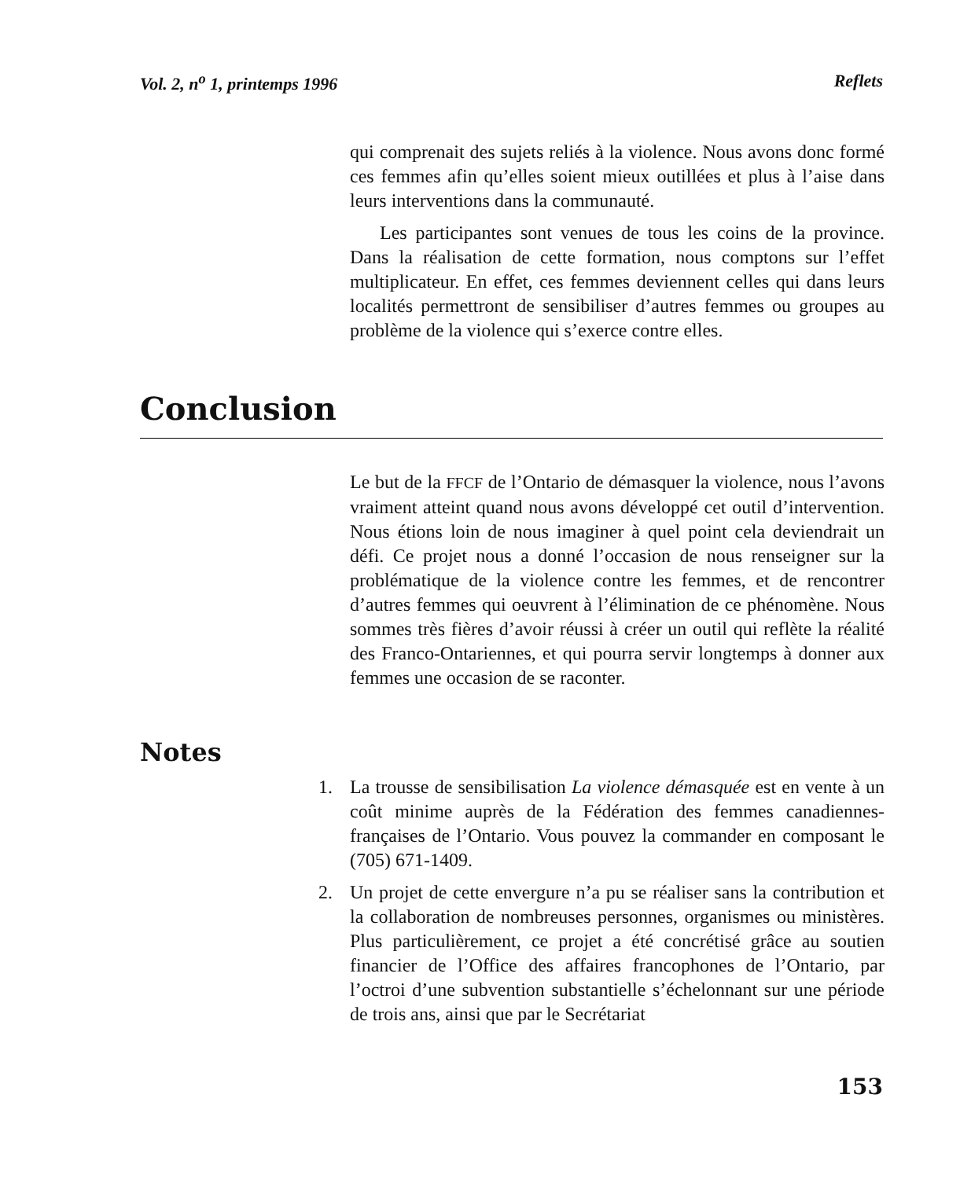Vol. 2, n<sup>o</sup> 1, printemps 1996 Reflets
qui comprenait des sujets reliés à la violence. Nous avons donc formé ces femmes afin qu’elles soient mieux outillées et plus à l’aise dans leurs interventions dans la communauté.
Les participantes sont venues de tous les coins de la province. Dans la réalisation de cette formation, nous comptons sur l’effet multiplicateur. En effet, ces femmes deviennent celles qui dans leurs localités permettront de sensibiliser d’autres femmes ou groupes au problème de la violence qui s’exerce contre elles.
Conclusion
Le but de la FFCF de l’Ontario de démasquer la violence, nous l’avons vraiment atteint quand nous avons développé cet outil d’intervention. Nous étions loin de nous imaginer à quel point cela deviendrait un défi. Ce projet nous a donné l’occasion de nous renseigner sur la problématique de la violence contre les femmes, et de rencontrer d’autres femmes qui oeuvrent à l’élimination de ce phénomène. Nous sommes très fières d’avoir réussi à créer un outil qui reflète la réalité des Franco-Ontariennes, et qui pourra servir longtemps à donner aux femmes une occasion de se raconter.
Notes
1. La trousse de sensibilisation La violence démasquée est en vente à un coût minime auprès de la Fédération des femmes canadiennes-françaises de l’Ontario. Vous pouvez la commander en composant le (705) 671-1409.
2. Un projet de cette envergure n’a pu se réaliser sans la contribution et la collaboration de nombreuses personnes, organismes ou ministères. Plus particulièrement, ce projet a été concrétisé grâce au soutien financier de l’Office des affaires francophones de l’Ontario, par l’octroi d’une subvention substantielle s’échelonnant sur une période de trois ans, ainsi que par le Secrétariat
153